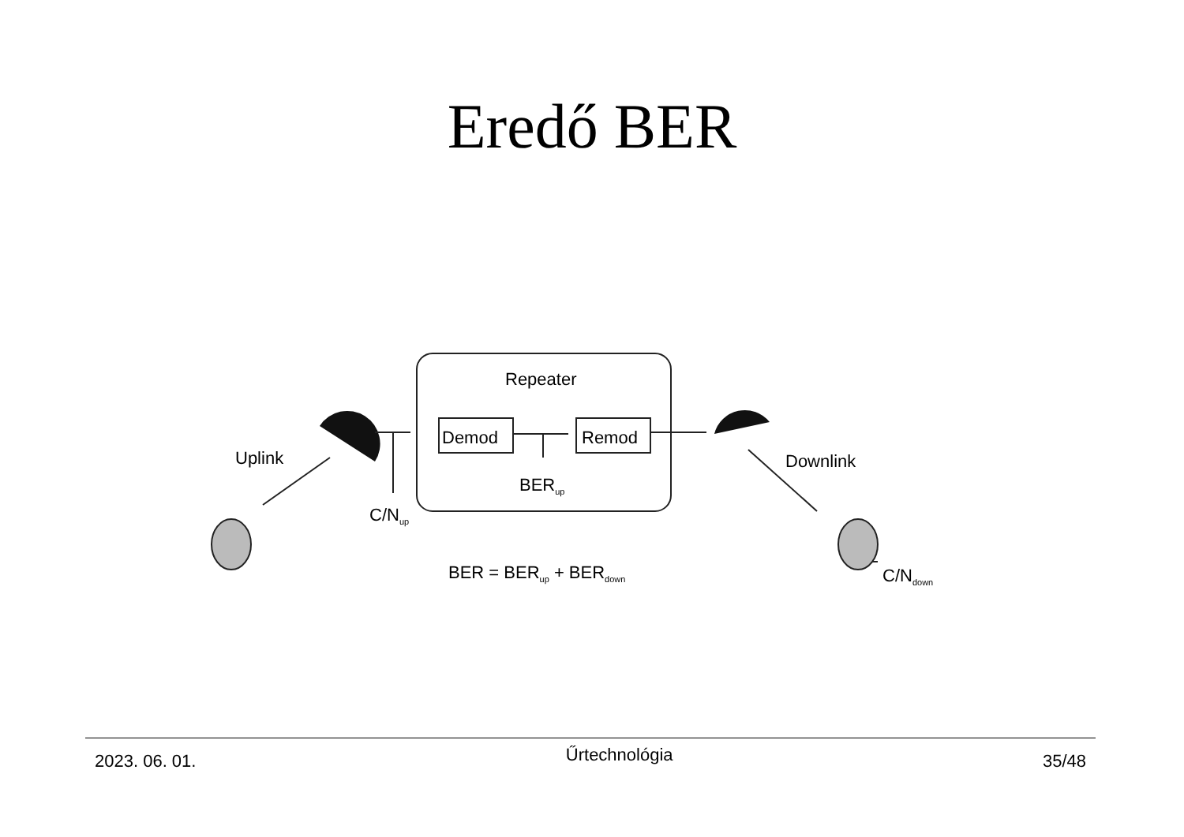Eredő BER
Repeater
Demod
Remod
Uplink
Downlink
BERup
C/Nup
BER = BERup + BERdown
C/Ndown
2023. 06. 01.
Űrtechnológia
35/48